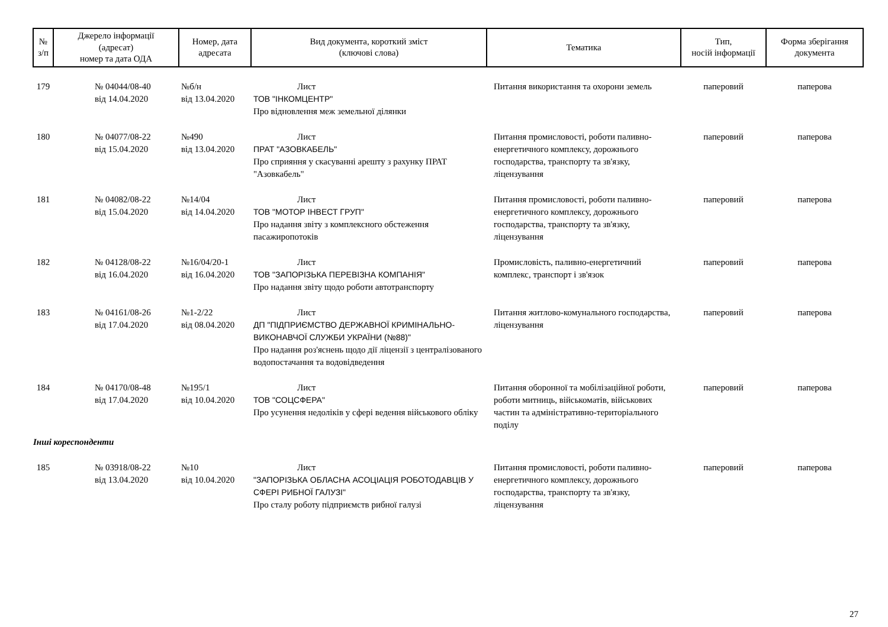| № з/п | Джерело інформації (адресат) номер та дата ОДА | Номер, дата адресата | Вид документа, короткий зміст (ключові слова) | Тематика | Тип, носій інформації | Форма зберігання документа |
| --- | --- | --- | --- | --- | --- | --- |
| 179 | № 04044/08-40 від 14.04.2020 | №б/н від 13.04.2020 | Лист ТОВ "ІНКОМЦЕНТР" Про відновлення меж земельної ділянки | Питання використання та охорони земель | паперовий | паперова |
| 180 | № 04077/08-22 від 15.04.2020 | №490 від 13.04.2020 | Лист ПРАТ "АЗОВКАБЕЛЬ" Про сприяння у скасуванні арешту з рахунку ПРАТ "Азовкабель" | Питання промисловості, роботи паливно-енергетичного комплексу, дорожнього господарства, транспорту та зв'язку, ліцензування | паперовий | паперова |
| 181 | № 04082/08-22 від 15.04.2020 | №14/04 від 14.04.2020 | Лист ТОВ "МОТОР ІНВЕСТ ГРУП" Про надання звіту з комплексного обстеження пасажиропотоків | Питання промисловості, роботи паливно-енергетичного комплексу, дорожнього господарства, транспорту та зв'язку, ліцензування | паперовий | паперова |
| 182 | № 04128/08-22 від 16.04.2020 | №16/04/20-1 від 16.04.2020 | Лист ТОВ "ЗАПОРІЗЬКА ПЕРЕВІЗНА КОМПАНІЯ" Про надання звіту щодо роботи автотранспорту | Промисловість, паливно-енергетичний комплекс, транспорт і зв'язок | паперовий | паперова |
| 183 | № 04161/08-26 від 17.04.2020 | №1-2/22 від 08.04.2020 | Лист ДП "ПІДПРИЄМСТВО ДЕРЖАВНОЇ КРИМІНАЛЬНО-ВИКОНАВЧОЇ СЛУЖБИ УКРАЇНИ (№88)" Про надання роз'яснень щодо дії ліцензії з централізованого водопостачання та водовідведення | Питання житлово-комунального господарства, ліцензування | паперовий | паперова |
| 184 | № 04170/08-48 від 17.04.2020 | №195/1 від 10.04.2020 | Лист ТОВ "СОЦСФЕРА" Про усунення недоліків у сфері ведення військового обліку | Питання оборонної та мобілізаційної роботи, роботи митниць, військоматів, військових частин та адміністративно-територіального поділу | паперовий | паперова |
| Інші кореспонденти | | | | | | |
| 185 | № 03918/08-22 від 13.04.2020 | №10 від 10.04.2020 | Лист "ЗАПОРІЗЬКА ОБЛАСНА АСОЦІАЦІЯ РОБОТОДАВЦІВ У СФЕРІ РИБНОЇ ГАЛУЗІ" Про сталу роботу підприємств рибної галузі | Питання промисловості, роботи паливно-енергетичного комплексу, дорожнього господарства, транспорту та зв'язку, ліцензування | паперовий | паперова |
27